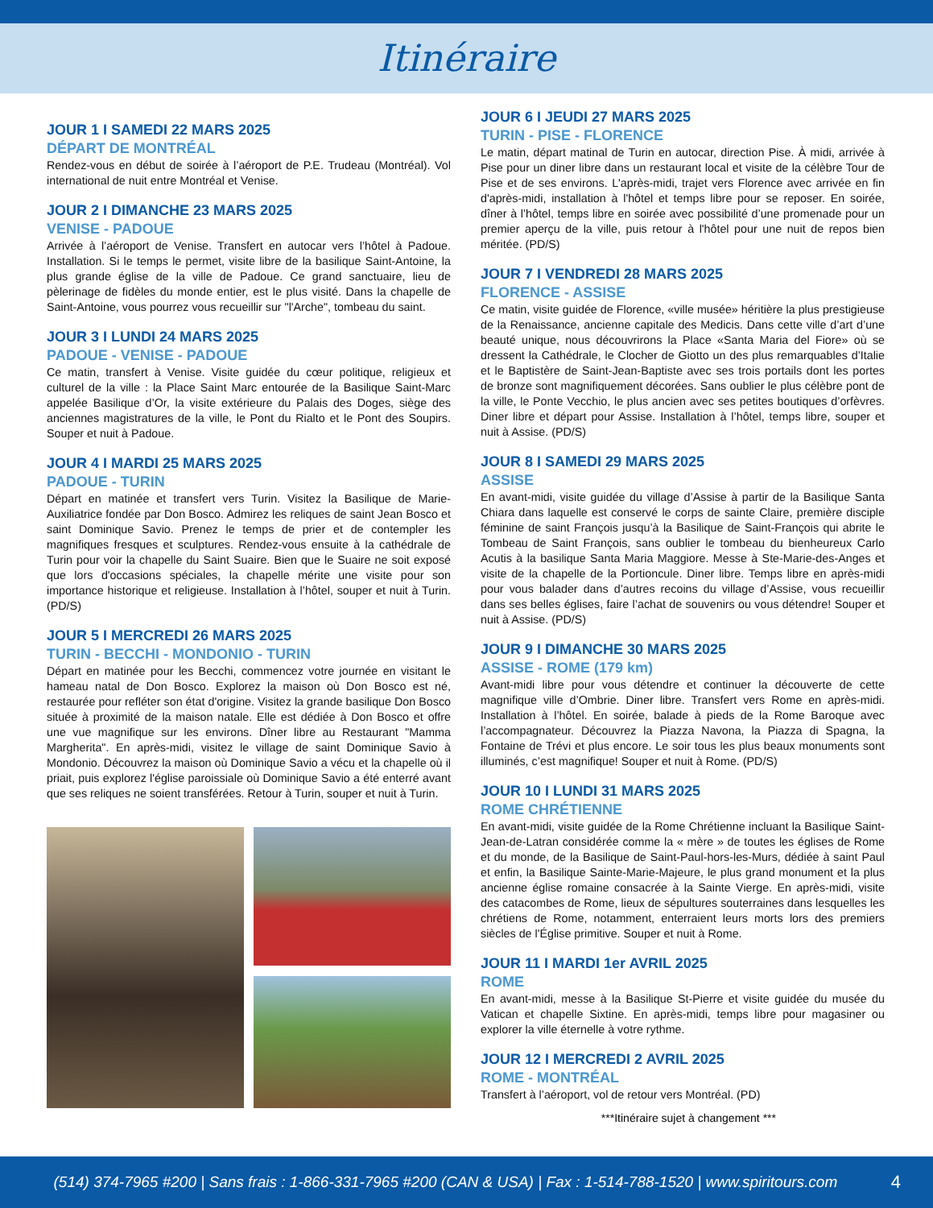Itinéraire
JOUR 1 I SAMEDI 22 MARS 2025
DÉPART DE MONTRÉAL
Rendez-vous en début de soirée à l’aéroport de P.E. Trudeau (Montréal). Vol international de nuit entre Montréal et Venise.
JOUR 2 I DIMANCHE 23 MARS 2025
VENISE - PADOUE
Arrivée à l’aéroport de Venise. Transfert en autocar vers l’hôtel à Padoue. Installation. Si le temps le permet, visite libre de la basilique Saint-Antoine, la plus grande église de la ville de Padoue. Ce grand sanctuaire, lieu de pèlerinage de fidèles du monde entier, est le plus visité. Dans la chapelle de Saint-Antoine, vous pourrez vous recueillir sur "l'Arche", tombeau du saint.
JOUR 3 I LUNDI 24 MARS 2025
PADOUE - VENISE - PADOUE
Ce matin, transfert à Venise. Visite guidée du cœur politique, religieux et culturel de la ville : la Place Saint Marc entourée de la Basilique Saint-Marc appelée Basilique d’Or, la visite extérieure du Palais des Doges, siège des anciennes magistratures de la ville, le Pont du Rialto et le Pont des Soupirs. Souper et nuit à Padoue.
JOUR 4 I MARDI 25 MARS 2025
PADOUE - TURIN
Départ en matinée et transfert vers Turin. Visitez la Basilique de Marie-Auxiliatrice fondée par Don Bosco. Admirez les reliques de saint Jean Bosco et saint Dominique Savio. Prenez le temps de prier et de contempler les magnifiques fresques et sculptures. Rendez-vous ensuite à la cathédrale de Turin pour voir la chapelle du Saint Suaire. Bien que le Suaire ne soit exposé que lors d'occasions spéciales, la chapelle mérite une visite pour son importance historique et religieuse. Installation à l’hôtel, souper et nuit à Turin. (PD/S)
JOUR 5 I MERCREDI 26 MARS 2025
TURIN - BECCHI - MONDONIO - TURIN
Départ en matinée pour les Becchi, commencez votre journée en visitant le hameau natal de Don Bosco. Explorez la maison où Don Bosco est né, restaurée pour refléter son état d'origine. Visitez la grande basilique Don Bosco située à proximité de la maison natale. Elle est dédiée à Don Bosco et offre une vue magnifique sur les environs. Dîner libre au Restaurant "Mamma Margherita". En après-midi, visitez le village de saint Dominique Savio à Mondonio. Découvrez la maison où Dominique Savio a vécu et la chapelle où il priait, puis explorez l'église paroissiale où Dominique Savio a été enterré avant que ses reliques ne soient transférées. Retour à Turin, souper et nuit à Turin.
JOUR 6 I JEUDI 27 MARS 2025
TURIN - PISE - FLORENCE
Le matin, départ matinal de Turin en autocar, direction Pise. À midi, arrivée à Pise pour un diner libre dans un restaurant local et visite de la célèbre Tour de Pise et de ses environs. L'après-midi, trajet vers Florence avec arrivée en fin d'après-midi, installation à l'hôtel et temps libre pour se reposer. En soirée, dîner à l’hôtel, temps libre en soirée avec possibilité d’une promenade pour un premier aperçu de la ville, puis retour à l'hôtel pour une nuit de repos bien méritée. (PD/S)
JOUR 7 I VENDREDI 28 MARS 2025
FLORENCE - ASSISE
Ce matin, visite guidée de Florence, «ville musée» héritière la plus prestigieuse de la Renaissance, ancienne capitale des Medicis. Dans cette ville d’art d’une beauté unique, nous découvrirons la Place «Santa Maria del Fiore» où se dressent la Cathédrale, le Clocher de Giotto un des plus remarquables d’Italie et le Baptistère de Saint-Jean-Baptiste avec ses trois portails dont les portes de bronze sont magnifiquement décorées. Sans oublier le plus célèbre pont de la ville, le Ponte Vecchio, le plus ancien avec ses petites boutiques d’orfèvres. Diner libre et départ pour Assise. Installation à l’hôtel, temps libre, souper et nuit à Assise. (PD/S)
JOUR 8 I SAMEDI 29 MARS 2025
ASSISE
En avant-midi, visite guidée du village d’Assise à partir de la Basilique Santa Chiara dans laquelle est conservé le corps de sainte Claire, première disciple féminine de saint François jusqu’à la Basilique de Saint-François qui abrite le Tombeau de Saint François, sans oublier le tombeau du bienheureux Carlo Acutis à la basilique Santa Maria Maggiore. Messe à Ste-Marie-des-Anges et visite de la chapelle de la Portioncule. Diner libre. Temps libre en après-midi pour vous balader dans d’autres recoins du village d’Assise, vous recueillir dans ses belles églises, faire l’achat de souvenirs ou vous détendre! Souper et nuit à Assise. (PD/S)
JOUR 9 I DIMANCHE 30 MARS 2025
ASSISE - ROME (179 km)
Avant-midi libre pour vous détendre et continuer la découverte de cette magnifique ville d’Ombrie. Diner libre. Transfert vers Rome en après-midi. Installation à l’hôtel. En soirée, balade à pieds de la Rome Baroque avec l’accompagnateur. Découvrez la Piazza Navona, la Piazza di Spagna, la Fontaine de Trévi et plus encore. Le soir tous les plus beaux monuments sont illuminés, c’est magnifique! Souper et nuit à Rome. (PD/S)
JOUR 10 I LUNDI 31 MARS 2025
ROME CHRÉTIENNE
En avant-midi, visite guidée de la Rome Chrétienne incluant la Basilique Saint-Jean-de-Latran considérée comme la « mère » de toutes les églises de Rome et du monde, de la Basilique de Saint-Paul-hors-les-Murs, dédiée à saint Paul et enfin, la Basilique Sainte-Marie-Majeure, le plus grand monument et la plus ancienne église romaine consacrée à la Sainte Vierge. En après-midi, visite des catacombes de Rome, lieux de sépultures souterraines dans lesquelles les chrétiens de Rome, notamment, enterraient leurs morts lors des premiers siècles de l'Église primitive. Souper et nuit à Rome.
JOUR 11 I MARDI 1er AVRIL 2025
ROME
En avant-midi, messe à la Basilique St-Pierre et visite guidée du musée du Vatican et chapelle Sixtine. En après-midi, temps libre pour magasiner ou explorer la ville éternelle à votre rythme.
JOUR 12 I MERCREDI 2 AVRIL 2025
ROME - MONTRÉAL
Transfert à l’aéroport, vol de retour vers Montréal. (PD)
***Itinéraire sujet à changement ***
(514) 374-7965 #200 | Sans frais : 1-866-331-7965 #200 (CAN & USA) | Fax : 1-514-788-1520 | www.spiritours.com 4